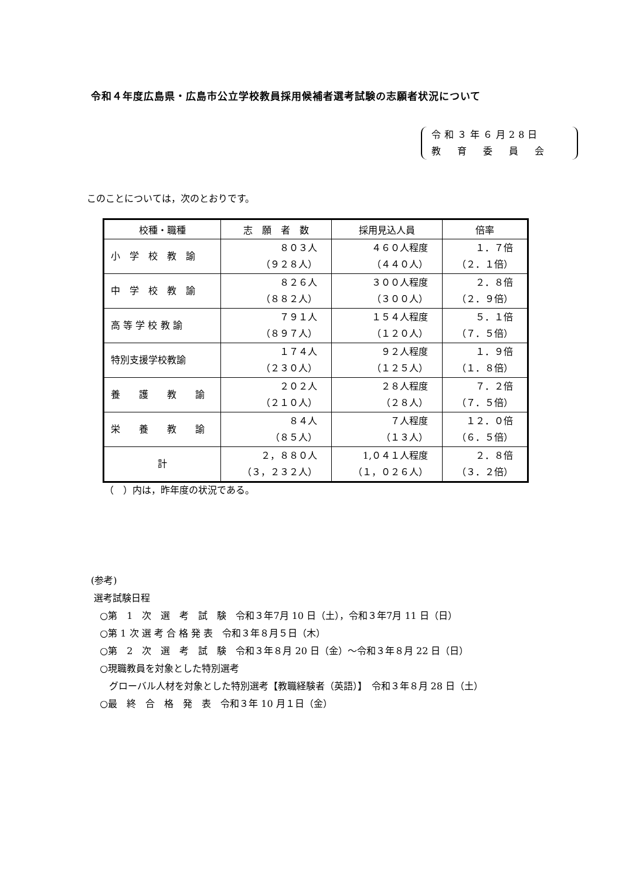令和４年度広島県・広島市公立学校教員採用候補者選考試験の志願者状況について
令和３年６月28日
教　育　委　員　会
このことについては，次のとおりです。
| 校種・職種 | 志 願 者 数 | 採用見込人員 | 倍率 |
| --- | --- | --- | --- |
| 小 学 校 教 諭 | ８０３人 （９２８人） | ４６０人程度 （４４０人） | １．７倍 （２．１倍） |
| 中 学 校 教 諭 | ８２６人 （８８２人） | ３００人程度 （３００人） | ２．８倍 （２．９倍） |
| 高 等 学 校 教 諭 | ７９１人 （８９７人） | １５４人程度 （１２０人） | ５．１倍 （７．５倍） |
| 特別支援学校教諭 | １７４人 （２３０人） | ９２人程度 （１２５人） | １．９倍 （１．８倍） |
| 養 護 教 諭 | ２０２人 （２１０人） | ２８人程度 （２８人） | ７．２倍 （７．５倍） |
| 栄 養 教 諭 | ８４人 （８５人） | ７人程度 （１３人） | １２．０倍 （６．５倍） |
| 計 | ２，８８０人 （３，２３２人） | 1,０４１人程度 （１，０２６人） | ２．８倍 （３．２倍） |
（　）内は，昨年度の状況である。
(参考)
選考試験日程
○第　1　次　選　考　試　験　令和３年7月 10 日（土），令和３年7月 11 日（日）
○第 1 次 選 考 合 格 発 表　令和３年８月５日（木）
○第　2　次　選　考　試　験　令和３年８月 20 日（金）～令和３年８月 22 日（日）
○現職教員を対象とした特別選考
グローバル人材を対象とした特別選考【教職経験者（英語）】　令和３年８月 28 日（土）
○最　終　合　格　発　表　令和３年 10 月１日（金）